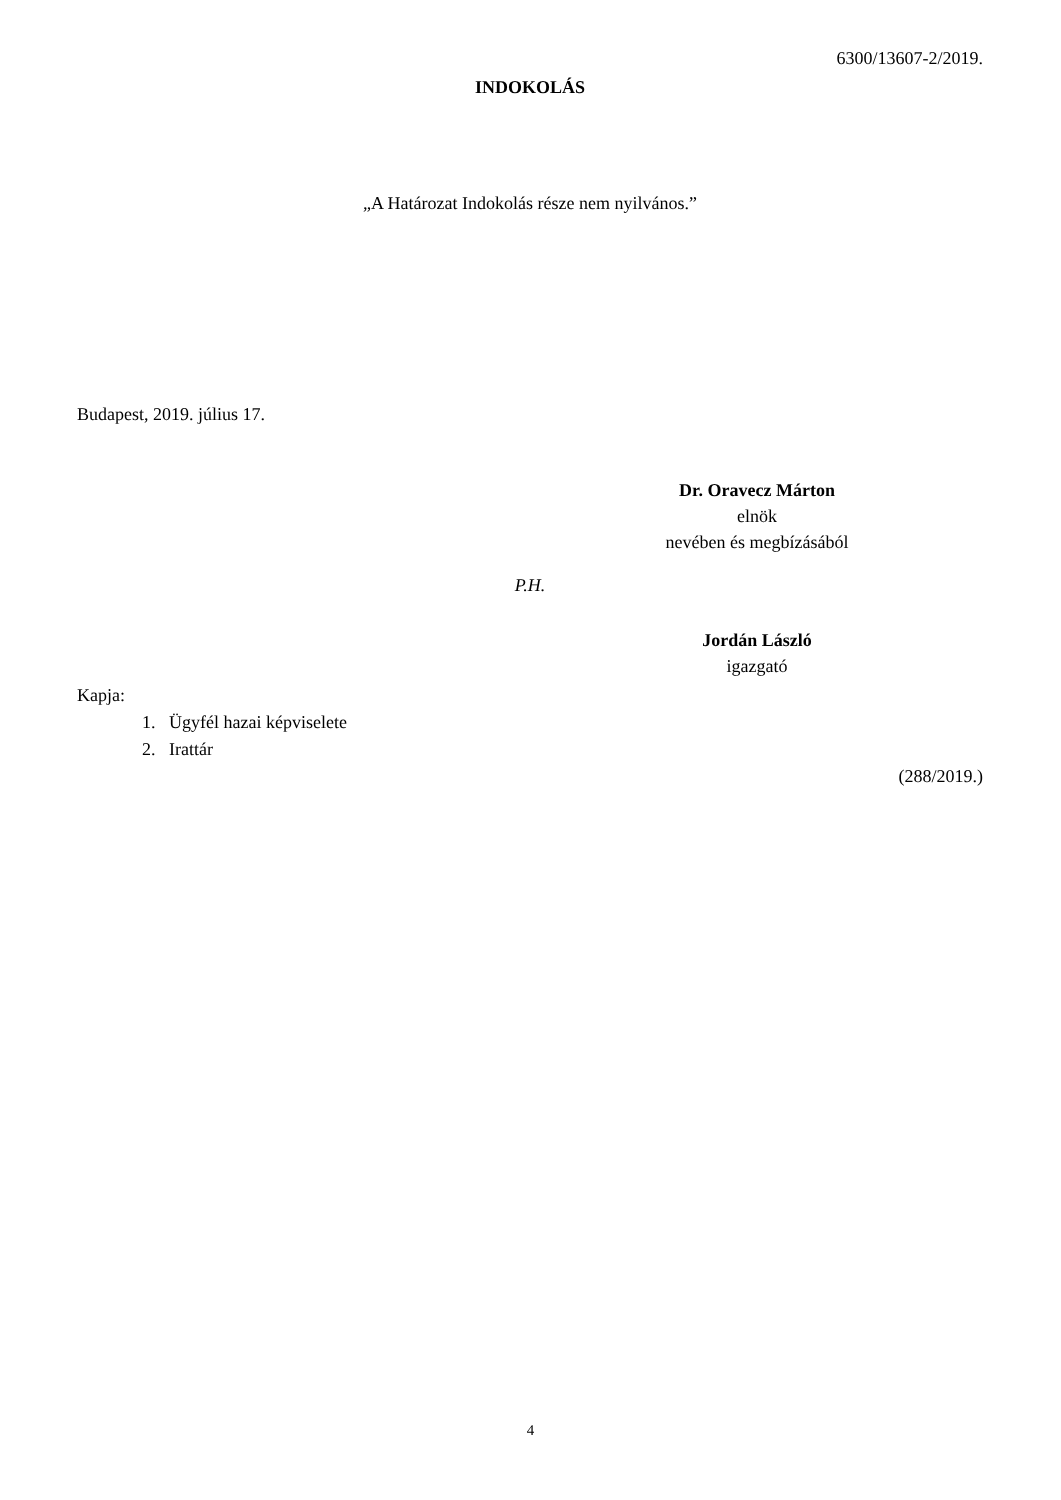6300/13607-2/2019.
INDOKOLÁS
„A Határozat Indokolás része nem nyilvános.”
Budapest, 2019. július 17.
Dr. Oravecz Márton
elnök
nevében és megbízásából
P.H.
Jordán László
igazgató
Kapja:
1. Ügyfél hazai képviselete
2. Irattár
(288/2019.)
4